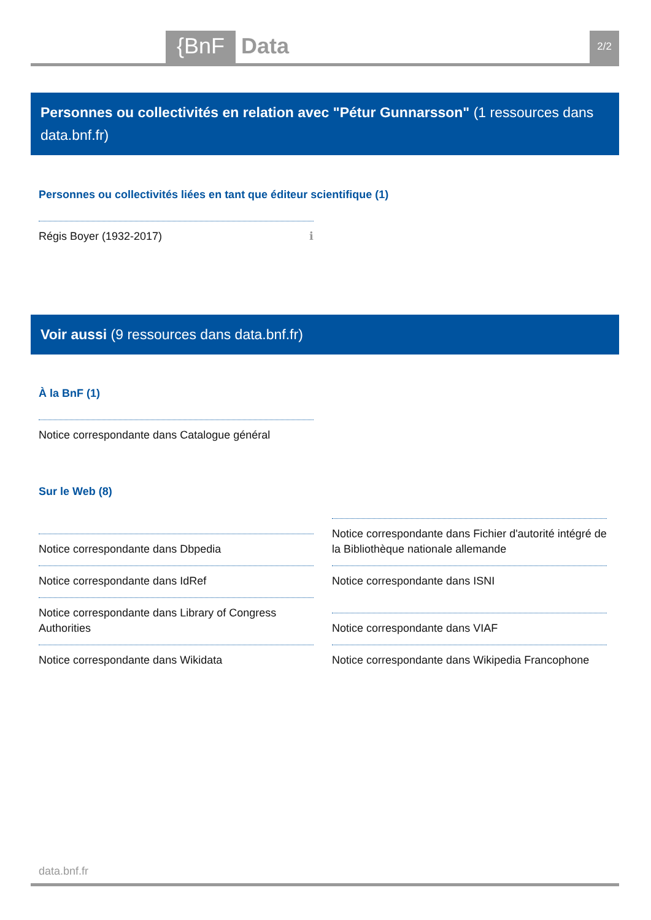{BnF Data 2/2
Personnes ou collectivités en relation avec "Pétur Gunnarsson" (1 ressources dans data.bnf.fr)
Personnes ou collectivités liées en tant que éditeur scientifique (1)
Régis Boyer (1932-2017) ℹ
Voir aussi (9 ressources dans data.bnf.fr)
À la BnF (1)
Notice correspondante dans Catalogue général
Sur le Web (8)
Notice correspondante dans Dbpedia
Notice correspondante dans IdRef
Notice correspondante dans Library of Congress Authorities
Notice correspondante dans Wikidata
Notice correspondante dans Fichier d'autorité intégré de la Bibliothèque nationale allemande
Notice correspondante dans ISNI
Notice correspondante dans VIAF
Notice correspondante dans Wikipedia Francophone
data.bnf.fr